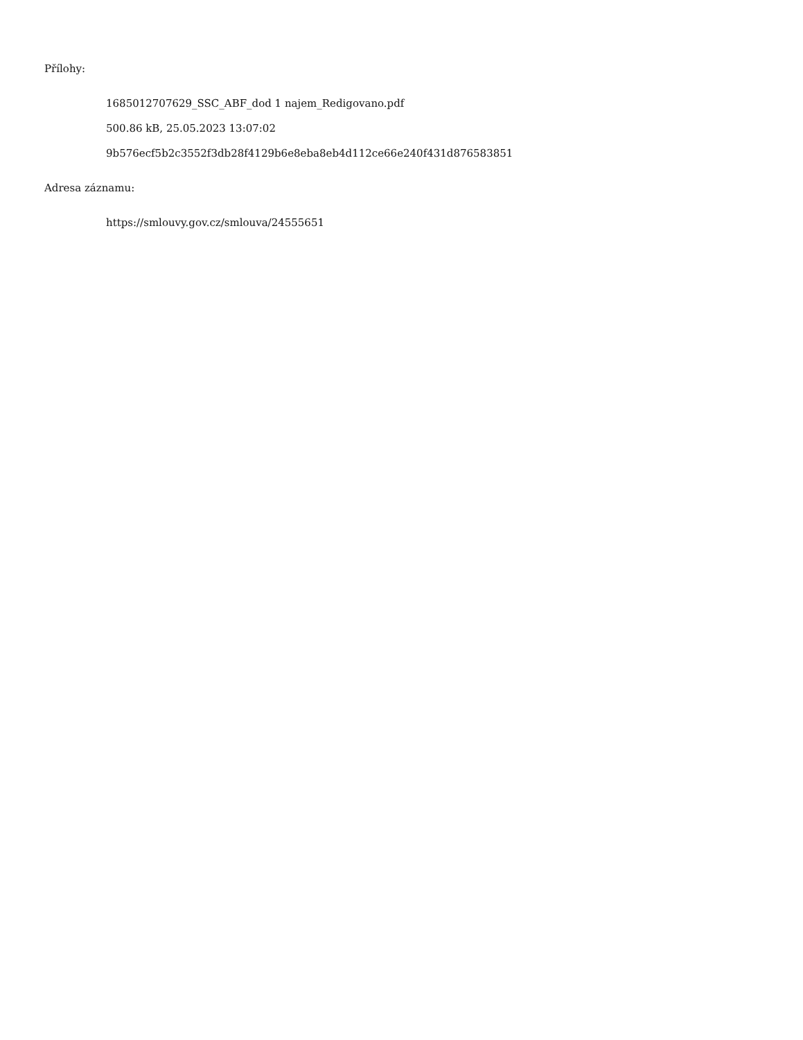Přílohy:
1685012707629_SSC_ABF_dod 1 najem_Redigovano.pdf
500.86 kB, 25.05.2023 13:07:02
9b576ecf5b2c3552f3db28f4129b6e8eba8eb4d112ce66e240f431d876583851
Adresa záznamu:
https://smlouvy.gov.cz/smlouva/24555651